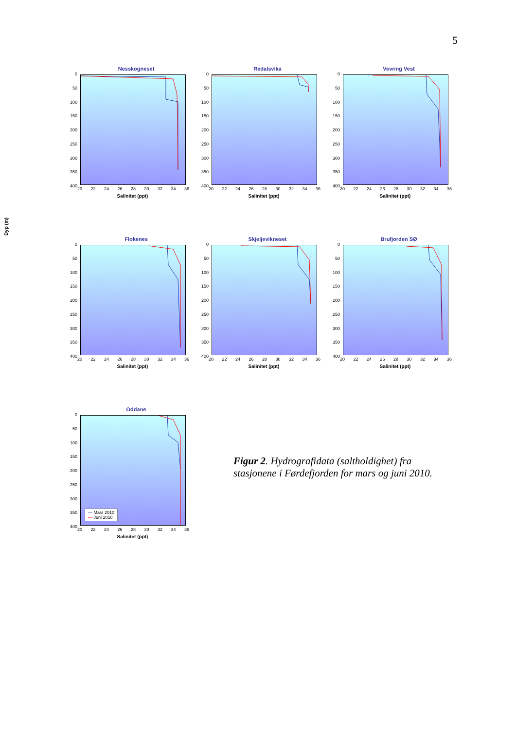5
Dyp (m)
Nesskogneset
0
50
100
150
200
250
300
350
400
20 22 24 26 28 30 32 34 36
Salinitet (ppt)
Redalsvika
0
50
100
150
200
250
300
350
400
20 22 24 26 28 30 32 34 36
Salinitet (ppt)
Vevring Vest
0
50
100
150
200
250
300
350
400
20 22 24 26 28 30 32 34 36
Salinitet (ppt)
Flokenes
0
50
100
150
200
250
300
350
400
20 22 24 26 28 30 32 34 36
Salinitet (ppt)
Skjeljevikneset
0
50
100
150
200
250
300
350
400
20 22 24 26 28 30 32 34 36
Salinitet (ppt)
Brufjorden SØ
0
50
100
150
200
250
300
350
400
20 22 24 26 28 30 32 34 36
Salinitet (ppt)
Oddane
0
50
100
150
200
250
300
350
400
— Mars 2010
— Juni 2010
20 22 24 26 28 30 32 34 36
Salinitet (ppt)
Figur 2. Hydrografidata (saltholdighet) fra stasjonene i Førdefjorden for mars og juni 2010.